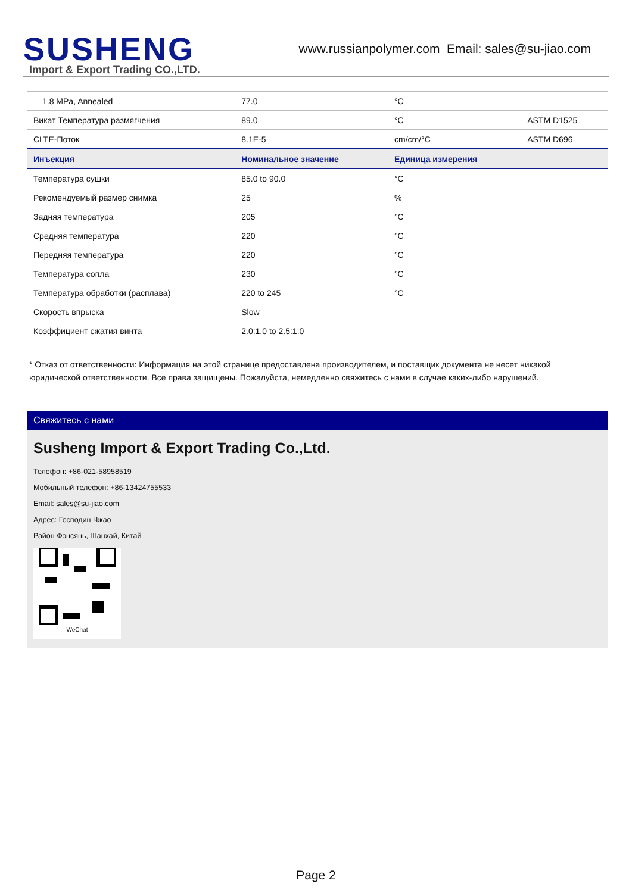SUSHENG
Import & Export Trading CO.,LTD.
www.russianpolymer.com Email: sales@su-jiao.com
| 1.8 MPa, Annealed | 77.0 | °C | |
| Викат Температура размягчения | 89.0 | °C | ASTM D1525 |
| CLTE-Поток | 8.1E-5 | cm/cm/°C | ASTM D696 |
| Инъекция | Номинальное значение | Единица измерения | |
| Температура сушки | 85.0 to 90.0 | °C | |
| Рекомендуемый размер снимка | 25 | % | |
| Задняя температура | 205 | °C | |
| Средняя температура | 220 | °C | |
| Передняя температура | 220 | °C | |
| Температура сопла | 230 | °C | |
| Температура обработки (расплава) | 220 to 245 | °C | |
| Скорость впрыска | Slow | | |
| Коэффициент сжатия винта | 2.0:1.0 to 2.5:1.0 | | |
* Отказ от ответственности: Информация на этой странице предоставлена производителем, и поставщик документа не несет никакой юридической ответственности. Все права защищены. Пожалуйста, немедленно свяжитесь с нами в случае каких-либо нарушений.
Свяжитесь с нами
Susheng Import & Export Trading Co.,Ltd.
Телефон: +86-021-58958519
Мобильный телефон: +86-13424755533
Email: sales@su-jiao.com
Адрес: Господин Чжао
Район Фэнсянь, Шанхай, Китай
WeChat
Page 2